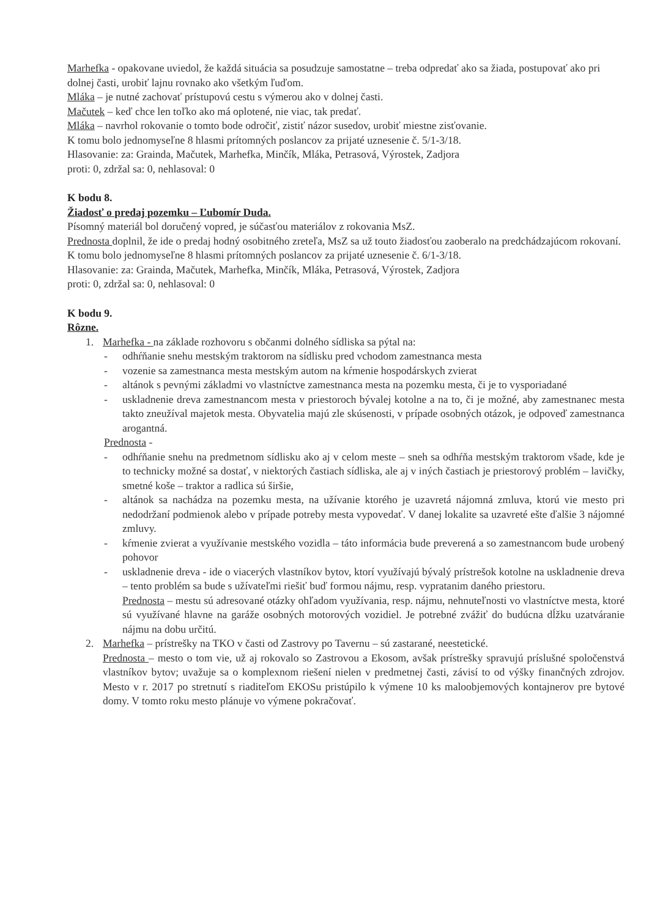Marhefka - opakovane uviedol, že každá situácia sa posudzuje samostatne – treba odpredať ako sa žiada, postupovať ako pri dolnej časti, urobiť lajnu rovnako ako všetkým ľuďom.
Mláka – je nutné zachovať prístupovú cestu s výmerou ako v dolnej časti.
Mačutek – keď chce len toľko ako má oplotené, nie viac, tak predať.
Mláka – navrhol rokovanie o tomto bode odročiť, zistiť názor susedov, urobiť miestne zisťovanie.
K tomu bolo jednomyseľne 8 hlasmi prítomných poslancov za prijaté uznesenie č. 5/1-3/18.
Hlasovanie: za: Graind­a, Mačutek, Marhefka, Minčík, Mláka, Petrasová, Výrostek, Zadjora
proti: 0, zdržal sa: 0, nehlasoval: 0
K bodu 8.
Žiadosť o predaj pozemku – Ľubomír Duda.
Písomný materiál bol doručený vopred, je súčasťou materiálov z rokovania MsZ.
Prednosta doplnil, že ide o predaj hodný osobitného zreteľa, MsZ sa už touto žiadosťou zaoberalo na predchádzajúcom rokovaní.
K tomu bolo jednomyseľne 8 hlasmi prítomných poslancov za prijaté uznesenie č. 6/1-3/18.
Hlasovanie: za: Graind­a, Mačutek, Marhefka, Minčík, Mláka, Petrasová, Výrostek, Zadjora
proti: 0, zdržal sa: 0, nehlasoval: 0
K bodu 9.
Rôzne.
1. Marhefka - na základe rozhovoru s občanmi dolného sídliska sa pýtal na:
- odhŕňanie snehu mestským traktorom na sídlisku pred vchodom zamestnanca mesta
- vozenie sa zamestnanca mesta mestským autom na kŕmenie hospodárskych zvierat
- altánok s pevnými základmi vo vlastníctve zamestnanca mesta na pozemku mesta, či je to vysporiadané
- uskladnenie dreva zamestnancom mesta v priestoroch bývalej kotolne a na to, či je možné, aby zamestnanec mesta takto zneužíval majetok mesta. Obyvatelia majú zle skúsenosti, v prípade osobných otázok, je odpoveď zamestnanca arogantná.
Prednosta -
- odhŕňanie snehu na predmetnom sídlisku ako aj v celom meste – sneh sa odhŕňa mestským traktorom všade, kde je to technicky možné sa dostať, v niektorých častiach sídliska, ale aj v iných častiach je priestorový problém – lavičky, smetné koše – traktor a radlica sú širšie,
- altánok sa nachádza na pozemku mesta, na užívanie ktorého je uzavretá nájomná zmluva, ktorú vie mesto pri nedodržaní podmienok alebo v prípade potreby mesta vypovedať. V danej lokalite sa uzavreté ešte ďalšie 3 nájomné zmluvy.
- kŕmenie zvierat a využívanie mestského vozidla – táto informácia bude preverená a so zamestnancom bude urobený pohovor
- uskladnenie dreva - ide o viacerých vlastníkov bytov, ktorí využívajú bývalý prístrešok kotolne na uskladnenie dreva – tento problém sa bude s užívateľmi riešiť buď formou nájmu, resp. vypratanim daného priestoru.
Prednosta – mestu sú adresované otázky ohľadom využívania, resp. nájmu, nehnuteľnosti vo vlastníctve mesta, ktoré sú využívané hlavne na garáže osobných motorových vozidiel. Je potrebné zvážiť do budúcna dĺžku uzatváranie nájmu na dobu určitú.
2. Marhefka – prístrešky na TKO v časti od Zastrovy po Tavernu – sú zastarané, neestetické.
Prednosta – mesto o tom vie, už aj rokovalo so Zastrovou a Ekosom, avšak prístrešky spravujú príslušné spoločenstvá vlastníkov bytov; uvažuje sa o komplexnom riešení nielen v predmetnej časti, závisí to od výšky finančných zdrojov. Mesto v r. 2017 po stretnutí s riaditeľom EKOSu pristúpilo k výmene 10 ks maloobjemových kontajnerov pre bytové domy. V tomto roku mesto plánuje vo výmene pokračovať.